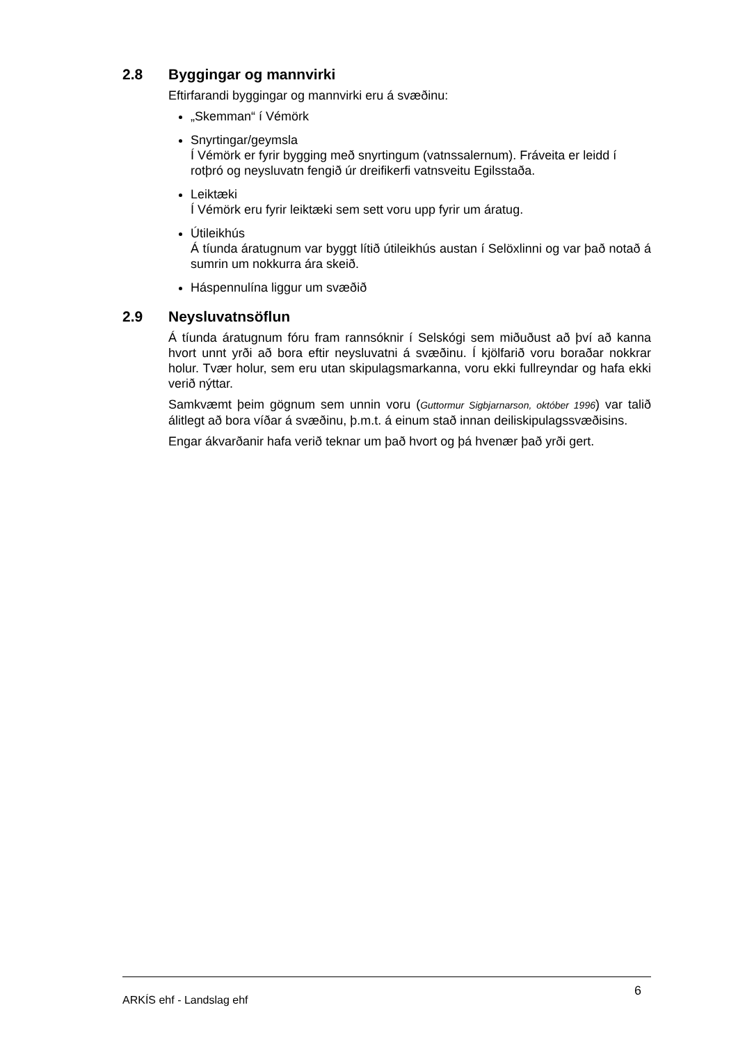2.8 Byggingar og mannvirki
Eftirfarandi byggingar og mannvirki eru á svæðinu:
„Skemman“ í Vémörk
Snyrtingar/geymsla
Í Vémörk er fyrir bygging með snyrtingum (vatnssalernum). Fráveita er leidd í rotþró og neysluvatn fengið úr dreifikerfi vatnsveitu Egilsstaða.
Leiktæki
Í Vémörk eru fyrir leiktæki sem sett voru upp fyrir um áratug.
Útileikhús
Á tíunda áratugnum var byggt lítið útileikhús austan í Selöxlinni og var það notað á sumrin um nokkurra ára skeið.
Háspennulína liggur um svæðið
2.9 Neysluvatnsöflun
Á tíunda áratugnum fóru fram rannsóknir í Selskógi sem miðuðust að því að kanna hvort unnt yrði að bora eftir neysluvatni á svæðinu. Í kjölfarið voru boraðar nokkrar holur. Tvær holur, sem eru utan skipulagsmarkanna, voru ekki fullreyndar og hafa ekki verið nýttar.
Samkvæmt þeim gögnum sem unnin voru (Guttormur Sigbjarnarson, október 1996) var talið álitlegt að bora víðar á svæðinu, þ.m.t. á einum stað innan deiliskipulagssvæðisins.
Engar ákvarðanir hafa verið teknar um það hvort og þá hvenær það yrði gert.
ARKÍS ehf - Landslag ehf 6